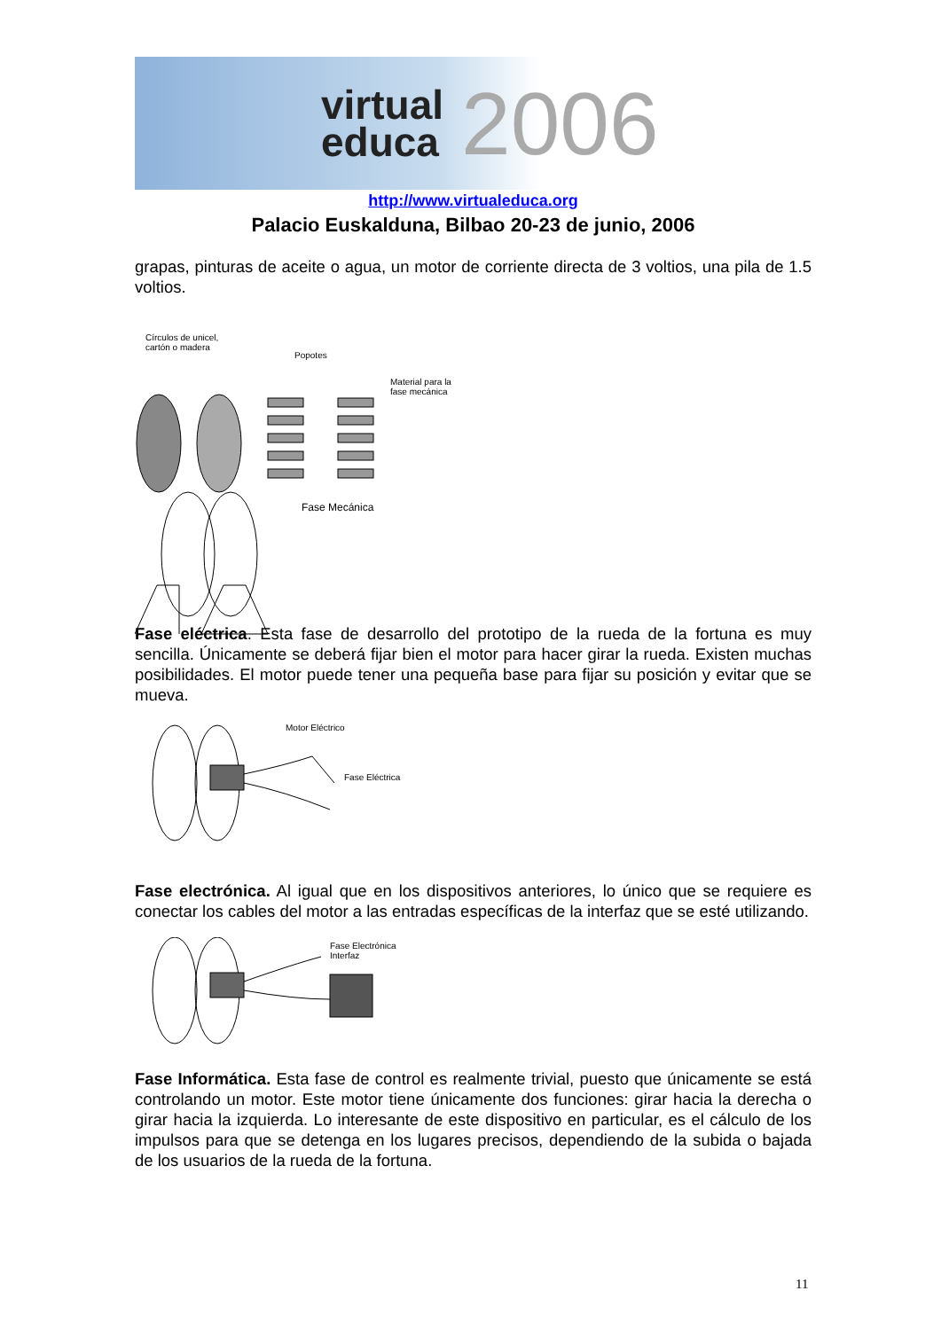virtual
educa
2006
http://www.virtualeduca.org
Palacio Euskalduna, Bilbao 20-23 de junio, 2006
grapas, pinturas de aceite o agua, un motor de corriente directa de 3 voltios, una pila de 1.5 voltios.
Círculos de unicel,
cartón o madera
Popotes
Material para la
fase mecánica
Fase Mecánica
Fase eléctrica. Esta fase de desarrollo del prototipo de la rueda de la fortuna es muy sencilla. Únicamente se deberá fijar bien el motor para hacer girar la rueda. Existen muchas posibilidades. El motor puede tener una pequeña base para fijar su posición y evitar que se mueva.
Motor Eléctrico
Fase Eléctrica
Fase electrónica. Al igual que en los dispositivos anteriores, lo único que se requiere es conectar los cables del motor a las entradas específicas de la interfaz que se esté utilizando.
Fase Electrónica
Interfaz
Fase Informática. Esta fase de control es realmente trivial, puesto que únicamente se está controlando un motor. Este motor tiene únicamente dos funciones: girar hacia la derecha o girar hacia la izquierda. Lo interesante de este dispositivo en particular, es el cálculo de los impulsos para que se detenga en los lugares precisos, dependiendo de la subida o bajada de los usuarios de la rueda de la fortuna.
11